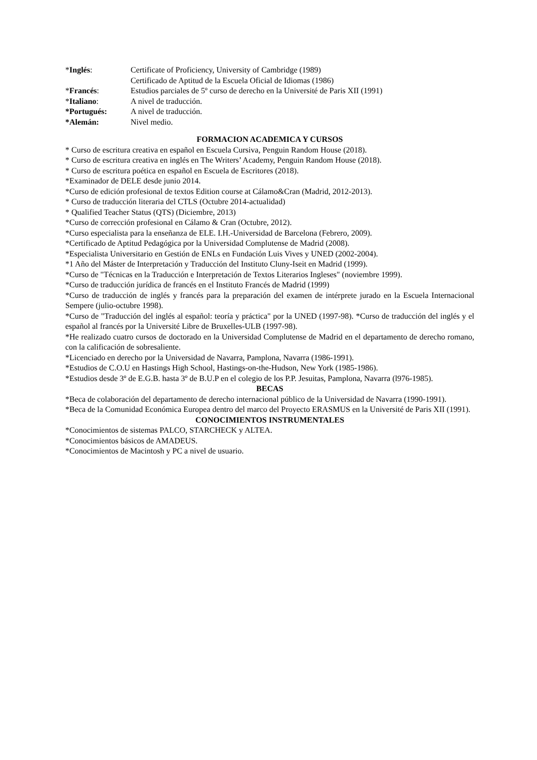*Inglés: Certificate of Proficiency, University of Cambridge (1989)
Certificado de Aptitud de la Escuela Oficial de Idiomas (1986)
*Francés: Estudios parciales de 5º curso de derecho en la Université de Paris XII (1991)
*Italiano: A nivel de traducción.
*Portugués: A nivel de traducción.
*Alemán: Nivel medio.
FORMACION ACADEMICA Y CURSOS
* Curso de escritura creativa en español en Escuela Cursiva, Penguin Random House (2018).
* Curso de escritura creativa en inglés en The Writers’ Academy, Penguin Random House (2018).
* Curso de escritura poética en español en Escuela de Escritores (2018).
*Examinador de DELE desde junio 2014.
*Curso de edición profesional de textos Edition course at Cálamo&Cran (Madrid, 2012-2013).
* Curso de traducción literaria del CTLS (Octubre 2014-actualidad)
* Qualified Teacher Status (QTS) (Diciembre, 2013)
*Curso de corrección profesional en Cálamo & Cran (Octubre, 2012).
*Curso especialista para la enseñanza de ELE. I.H.-Universidad de Barcelona (Febrero, 2009).
*Certificado de Aptitud Pedagógica por la Universidad Complutense de Madrid (2008).
*Especialista Universitario en Gestión de ENLs en Fundación Luis Vives y UNED (2002-2004).
*1 Año del Máster de Interpretación y Traducción del Instituto Cluny-Iseit en Madrid (1999).
*Curso de "Técnicas en la Traducción e Interpretación de Textos Literarios Ingleses" (noviembre 1999).
*Curso de traducción jurídica de francés en el Instituto Francés de Madrid (1999)
*Curso de traducción de inglés y francés para la preparación del examen de intérprete jurado en la Escuela Internacional Sempere (julio-octubre 1998).
*Curso de "Traducción del inglés al español: teoría y práctica" por la UNED (1997-98). *Curso de traducción del inglés y el español al francés por la Université Libre de Bruxelles-ULB (1997-98).
*He realizado cuatro cursos de doctorado en la Universidad Complutense de Madrid en el departamento de derecho romano, con la calificación de sobresaliente.
*Licenciado en derecho por la Universidad de Navarra, Pamplona, Navarra (1986-1991).
*Estudios de C.O.U en Hastings High School, Hastings-on-the-Hudson, New York (1985-1986).
*Estudios desde 3º de E.G.B. hasta 3º de B.U.P en el colegio de los P.P. Jesuitas, Pamplona, Navarra (l976-1985).
BECAS
*Beca de colaboración del departamento de derecho internacional público de la Universidad de Navarra (1990-1991).
*Beca de la Comunidad Económica Europea dentro del marco del Proyecto ERASMUS en la Université de Paris XII (1991).
CONOCIMIENTOS INSTRUMENTALES
*Conocimientos de sistemas PALCO, STARCHECK y ALTEA.
*Conocimientos básicos de AMADEUS.
*Conocimientos de Macintosh y PC a nivel de usuario.